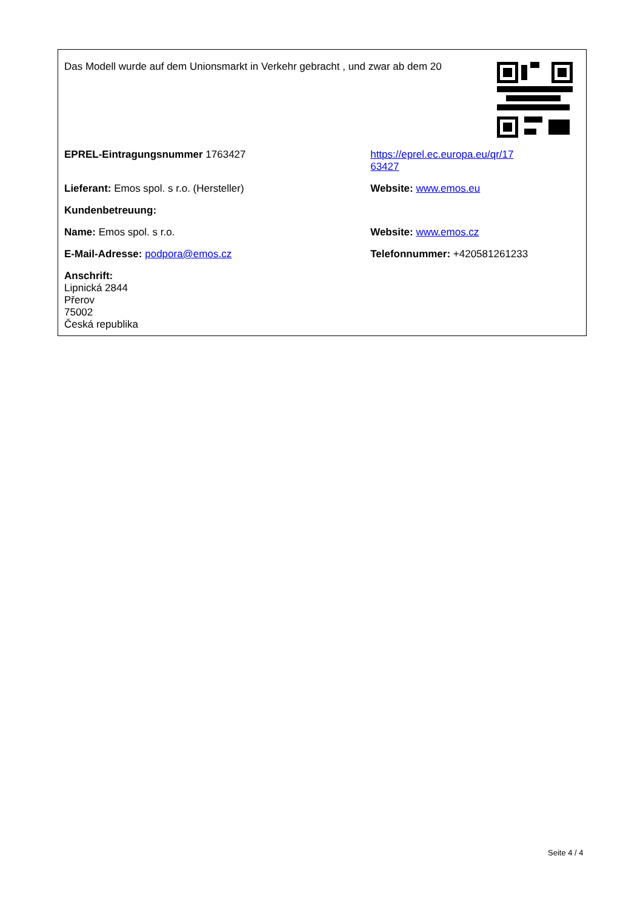Das Modell wurde auf dem Unionsmarkt in Verkehr gebracht , und zwar ab dem 20
| EPREL-Eintragungsnummer 1763427 | https://eprel.ec.europa.eu/qr/17 63427 |
| Lieferant: Emos spol. s r.o. (Hersteller) | Website: www.emos.eu |
| Kundenbetreuung: | |
| Name: Emos spol. s r.o. | Website: www.emos.cz |
| E-Mail-Adresse: podpora@emos.cz | Telefonnummer: +420581261233 |
| Anschrift: Lipnická 2844 Přerov 75002 Česká republika | |
Seite 4 / 4